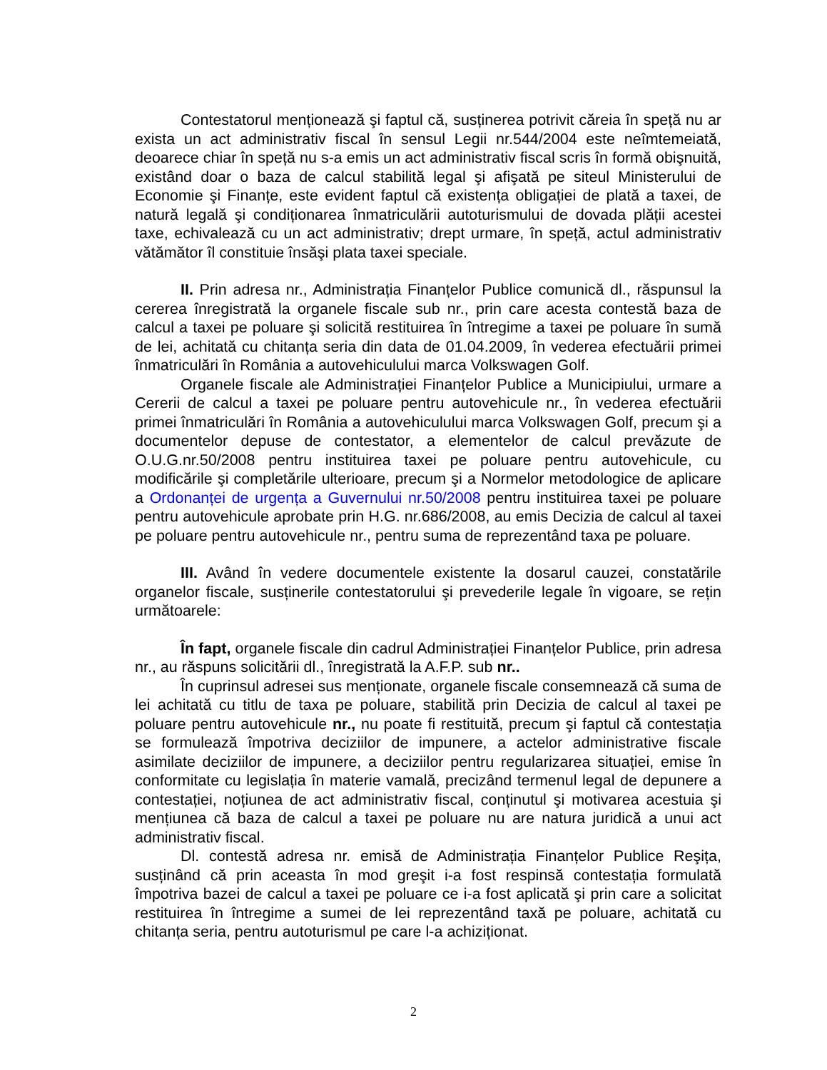Contestatorul menționează şi faptul că, susținerea potrivit căreia în speță nu ar exista un act administrativ fiscal în sensul Legii nr.544/2004 este neîmtemeiată, deoarece chiar în speță nu s-a emis un act administrativ fiscal scris în formă obişnuită, existând doar o baza de calcul stabilită legal şi afişată pe siteul Ministerului de Economie şi Finanțe, este evident faptul că existența obligației de plată a taxei, de natură legală şi condiționarea înmatriculării autoturismului de dovada plății acestei taxe, echivalează cu un act administrativ; drept urmare, în speță, actul administrativ vătămător îl constituie însăşi plata taxei speciale.
II. Prin adresa nr., Administrația Finanțelor Publice comunică dl., răspunsul la cererea înregistrată la organele fiscale sub nr., prin care acesta contestă baza de calcul a taxei pe poluare şi solicită restituirea în întregime a taxei pe poluare în sumă de lei, achitată cu chitanța seria din data de 01.04.2009, în vederea efectuării primei înmatriculări în România a autovehiculului marca Volkswagen Golf.
Organele fiscale ale Administrației Finanțelor Publice a Municipiului, urmare a Cererii de calcul a taxei pe poluare pentru autovehicule nr., în vederea efectuării primei înmatriculări în România a autovehiculului marca Volkswagen Golf, precum şi a documentelor depuse de contestator, a elementelor de calcul prevăzute de O.U.G.nr.50/2008 pentru instituirea taxei pe poluare pentru autovehicule, cu modificările şi completările ulterioare, precum şi a Normelor metodologice de aplicare a Ordonanței de urgența a Guvernului nr.50/2008 pentru instituirea taxei pe poluare pentru autovehicule aprobate prin H.G. nr.686/2008, au emis Decizia de calcul al taxei pe poluare pentru autovehicule nr., pentru suma de reprezentând taxa pe poluare.
III. Având în vedere documentele existente la dosarul cauzei, constatările organelor fiscale, susținerile contestatorului şi prevederile legale în vigoare, se rețin următoarele:
În fapt, organele fiscale din cadrul Administrației Finanțelor Publice, prin adresa nr., au răspuns solicitării dl., înregistrată la A.F.P. sub nr..
În cuprinsul adresei sus menționate, organele fiscale consemnează că suma de lei achitată cu titlu de taxa pe poluare, stabilită prin Decizia de calcul al taxei pe poluare pentru autovehicule nr., nu poate fi restituită, precum şi faptul că contestația se formulează împotriva deciziilor de impunere, a actelor administrative fiscale asimilate deciziilor de impunere, a deciziilor pentru regularizarea situației, emise în conformitate cu legislația în materie vamală, precizând termenul legal de depunere a contestației, noțiunea de act administrativ fiscal, conținutul şi motivarea acestuia şi mențiunea că baza de calcul a taxei pe poluare nu are natura juridică a unui act administrativ fiscal.
Dl. contestă adresa nr. emisă de Administrația Finanțelor Publice Reşița, susținând că prin aceasta în mod greşit i-a fost respinsă contestația formulată împotriva bazei de calcul a taxei pe poluare ce i-a fost aplicată şi prin care a solicitat restituirea în întregime a sumei de lei reprezentând taxă pe poluare, achitată cu chitanța seria, pentru autoturismul pe care l-a achiziționat.
2